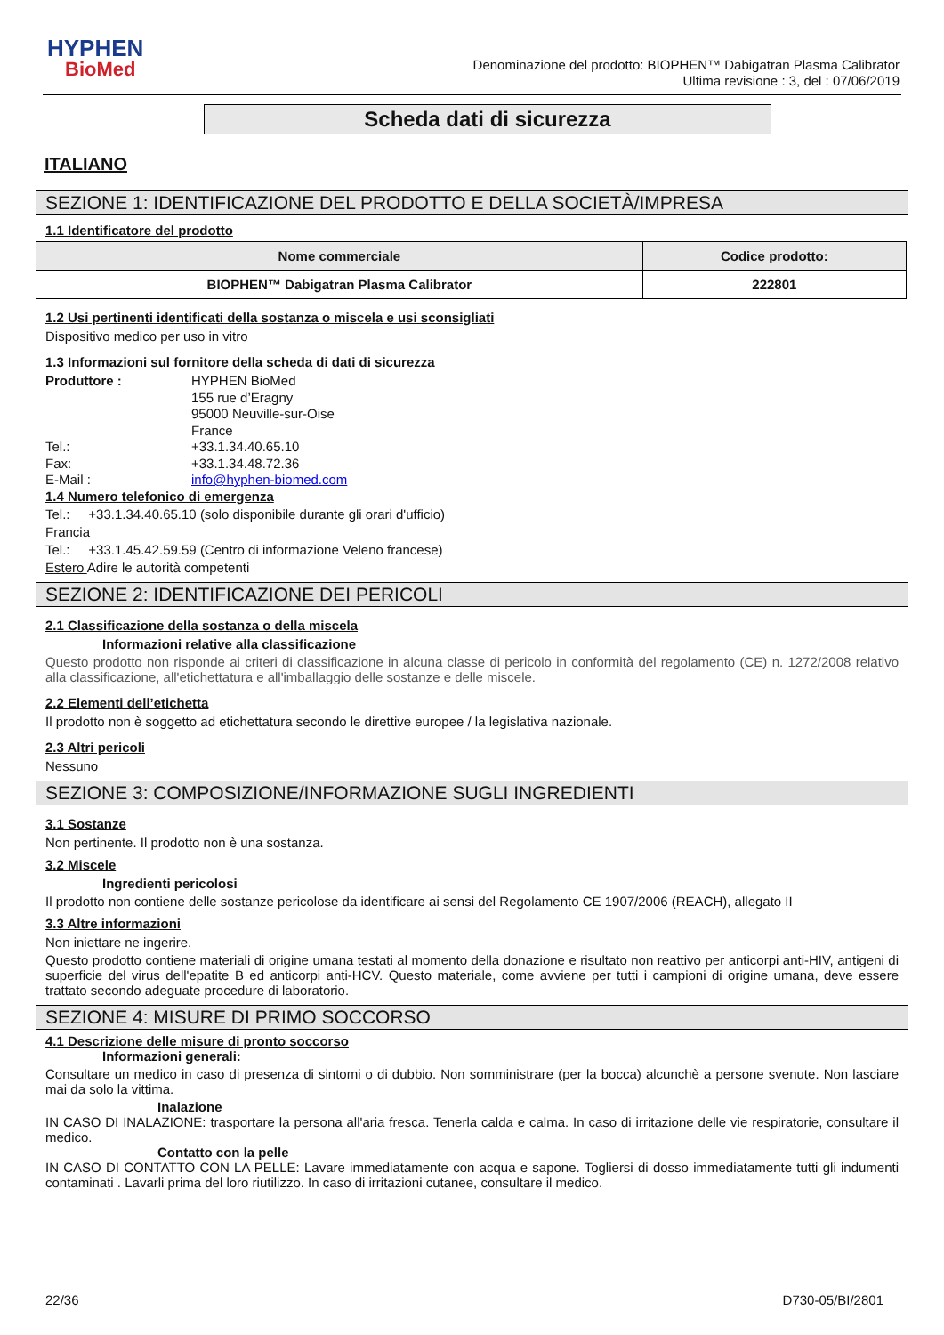HYPHEN
BioMed
Denominazione del prodotto: BIOPHEN™ Dabigatran Plasma Calibrator
Ultima revisione : 3, del : 07/06/2019
Scheda dati di sicurezza
ITALIANO
SEZIONE 1: IDENTIFICAZIONE DEL PRODOTTO E DELLA SOCIETÀ/IMPRESA
1.1 Identificatore del prodotto
| Nome commerciale | Codice prodotto: |
| --- | --- |
| BIOPHEN™ Dabigatran Plasma Calibrator | 222801 |
1.2 Usi pertinenti identificati della sostanza o miscela e usi sconsigliati
Dispositivo medico per uso in vitro
1.3 Informazioni sul fornitore della scheda di dati di sicurezza
Produttore :
HYPHEN BioMed
155 rue d’Eragny
95000 Neuville-sur-Oise
France
Tel.:
+33.1.34.40.65.10
Fax:
+33.1.34.48.72.36
E-Mail :
info@hyphen-biomed.com
1.4 Numero telefonico di emergenza
Tel.: +33.1.34.40.65.10 (solo disponibile durante gli orari d'ufficio)
Francia
Tel.: +33.1.45.42.59.59 (Centro di informazione Veleno francese)
Estero Adire le autorità competenti
SEZIONE 2: IDENTIFICAZIONE DEI PERICOLI
2.1 Classificazione della sostanza o della miscela
Informazioni relative alla classificazione
Questo prodotto non risponde ai criteri di classificazione in alcuna classe di pericolo in conformità del regolamento (CE) n. 1272/2008 relativo alla classificazione, all'etichettatura e all'imballaggio delle sostanze e delle miscele.
2.2 Elementi dell’etichetta
Il prodotto non è soggetto ad etichettatura secondo le direttive europee / la legislativa nazionale.
2.3 Altri pericoli
Nessuno
SEZIONE 3: COMPOSIZIONE/INFORMAZIONE SUGLI INGREDIENTI
3.1 Sostanze
Non pertinente. Il prodotto non è una sostanza.
3.2 Miscele
Ingredienti pericolosi
Il prodotto non contiene delle sostanze pericolose da identificare ai sensi del Regolamento CE 1907/2006 (REACH), allegato II
3.3 Altre informazioni
Non iniettare ne ingerire.
Questo prodotto contiene materiali di origine umana testati al momento della donazione e risultato non reattivo per anticorpi anti-HIV, antigeni di superficie del virus dell'epatite B ed anticorpi anti-HCV. Questo materiale, come avviene per tutti i campioni di origine umana, deve essere trattato secondo adeguate procedure di laboratorio.
SEZIONE 4: MISURE DI PRIMO SOCCORSO
4.1 Descrizione delle misure di pronto soccorso
Informazioni generali:
Consultare un medico in caso di presenza di sintomi o di dubbio. Non somministrare (per la bocca) alcunchè a persone svenute. Non lasciare mai da solo la vittima.
Inalazione
IN CASO DI INALAZIONE: trasportare la persona all'aria fresca. Tenerla calda e calma. In caso di irritazione delle vie respiratorie, consultare il medico.
Contatto con la pelle
IN CASO DI CONTATTO CON LA PELLE: Lavare immediatamente con acqua e sapone. Togliersi di dosso immediatamente tutti gli indumenti contaminati . Lavarli prima del loro riutilizzo. In caso di irritazioni cutanee, consultare il medico.
22/36 D730-05/BI/2801